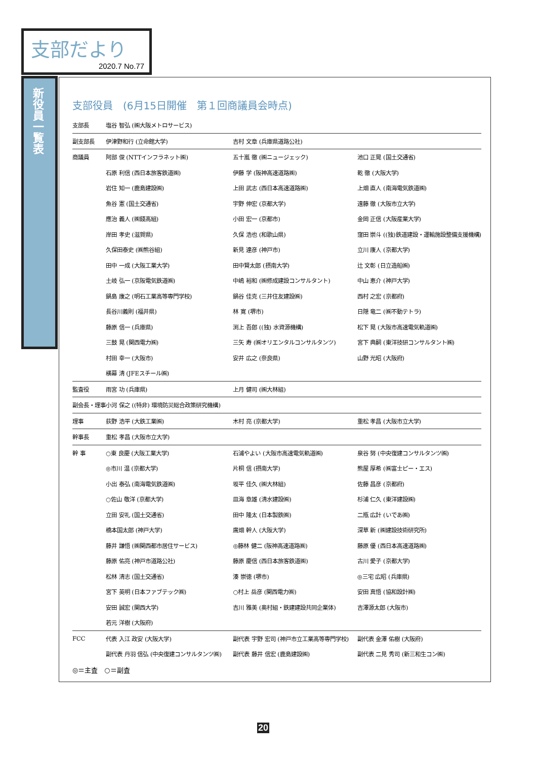支部だより
2020.7 No.77
新役員一覧表
支部役員　(6月15日開催　第１回商議員会時点)
| 支部長 | 塩谷 智弘 (㈱大阪メトロサービス) | | |
| 副支部長 | 伊津野和行 (立命館大学) | 吉村 文章 (兵庫県道路公社) | |
| 商議員 | 阿部 俊 (NTTインフラネット㈱) | 五十嵐 徹 (㈱ニュージェック) | 池口 正晃 (国土交通省) |
| | 石原 利信 (西日本旅客鉄道㈱) | 伊藤 学 (阪神高速道路㈱) | 乾 徹 (大阪大学) |
| | 岩住 知一 (鹿島建設㈱) | 上田 武志 (西日本高速道路㈱) | 上畑 直人 (南海電気鉄道㈱) |
| | 魚谷 憲 (国土交通省) | 宇野 伸宏 (京都大学) | 遠藤 徹 (大阪市立大学) |
| | 應治 義人 (㈱錢高組) | 小田 宏一 (京都市) | 金岡 正信 (大阪産業大学) |
| | 岸田 孝史 (滋賀県) | 久保 浩也 (和歌山県) | 窪田 崇斗 ((独)鉄道建設・運輸施設整備支援機構) |
| | 久保田泰史 (㈱熊谷組) | 新見 達彦 (神戸市) | 立川 康人 (京都大学) |
| | 田中 一成 (大阪工業大学) | 田中賢太郎 (摂南大学) | 辻 文彰 (日立造船㈱) |
| | 土岐 弘一 (京阪電気鉄道㈱) | 中嶋 裕和 (㈱修成建設コンサルタント) | 中山 恵介 (神戸大学) |
| | 鍋島 康之 (明石工業高等専門学校) | 鍋谷 佳克 (三井住友建設㈱) | 西村 之宏 (京都府) |
| | 長谷川義則 (福井県) | 林 寛 (堺市) | 日隠 竜二 (㈱不動テトラ) |
| | 藤原 信一 (兵庫県) | 渕上 吾郎 ((独) 水資源機構) | 松下 晃 (大阪市高速電気軌道㈱) |
| | 三鼓 晃 (関西電力㈱) | 三矢 寿 (㈱オリエンタルコンサルタンツ) | 宮下 典嗣 (東洋技研コンサルタント㈱) |
| | 村田 幸一 (大阪市) | 安井 広之 (奈良県) | 山野 光昭 (大阪府) |
| | 横幕 清 (JFEスチール㈱) | | |
| 監査役 | 雨宮 功 (兵庫県) | 上月 健司 (㈱大林組) | |
| 副会長・理事 | 小河 保之 ((特非) 環境防災総合政策研究機構) | | |
| 理事 | 荻野 浩平 (大鉄工業㈱) | 木村 亮 (京都大学) | 重松 孝昌 (大阪市立大学) |
| 幹事長 | 重松 孝昌 (大阪市立大学) | | |
| 幹 事 | ○東 良慶 (大阪工業大学) | 石浦やよい (大阪市高速電気軌道㈱) | 泉谷 努 (中央復建コンサルタンツ㈱) |
| | ◎市川 温 (京都大学) | 片桐 信 (摂南大学) | 熊屋 厚希 (㈱富士ピー・エス) |
| | 小出 泰弘 (南海電気鉄道㈱) | 坂平 佳久 (㈱大林組) | 佐藤 昌彦 (京都府) |
| | ○佐山 敬洋 (京都大学) | 皿海 章雄 (清水建設㈱) | 杉浦 仁久 (東洋建設㈱) |
| | 立田 安礼 (国土交通省) | 田中 隆太 (日本製鉄㈱) | 二瓶 広計 (いであ㈱) |
| | 橋本国太郎 (神戸大学) | 廣畑 幹人 (大阪大学) | 深草 新 (㈱建設技術研究所) |
| | 藤井 謙悟 (㈱関西都市居住サービス) | ◎藤林 健二 (阪神高速道路㈱) | 藤原 優 (西日本高速道路㈱) |
| | 藤原 佑亮 (神戸市道路公社) | 藤原 慶信 (西日本旅客鉄道㈱) | 古川 愛子 (京都大学) |
| | 松林 清志 (国土交通省) | 湊 崇徳 (堺市) | ◎三宅 広昭 (兵庫県) |
| | 宮下 英明 (日本ファブテック㈱) | ○村上 岳彦 (関西電力㈱) | 安田 真悟 (協和設計㈱) |
| | 安田 誠宏 (関西大学) | 吉川 雅美 (奥村組・鉄建建設共同企業体) | 吉澤源太郎 (大阪市) |
| | 若元 洋樹 (大阪府) | | |
| FCC | 代表 入江 政安 (大阪大学) | 副代表 宇野 宏司 (神戸市立工業高等専門学校) | 副代表 金澤 佑樹 (大阪府) |
| | 副代表 丹羽 信弘 (中央復建コンサルタンツ㈱) | 副代表 藤井 信宏 (鹿島建設㈱) | 副代表 二見 秀司 (新三和生コン㈱) |
◎＝主査　○＝副査
20